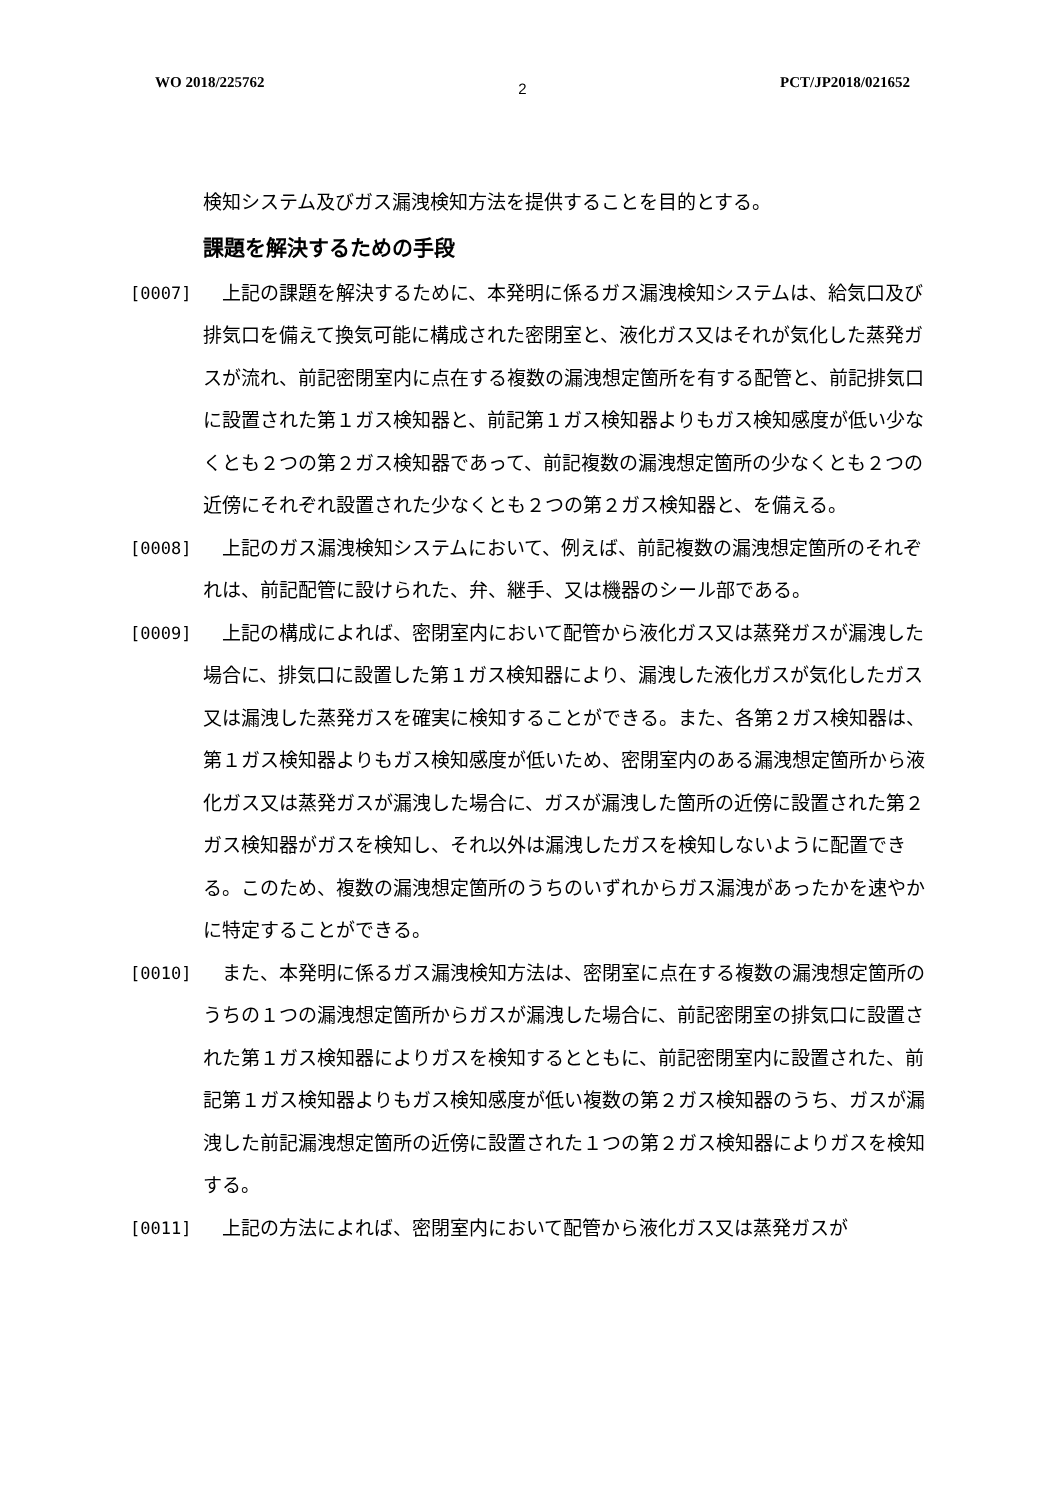WO 2018/225762 2 PCT/JP2018/021652
検知システム及びガス漏洩検知方法を提供することを目的とする。
課題を解決するための手段
[0007]　上記の課題を解決するために、本発明に係るガス漏洩検知システムは、給気口及び排気口を備えて換気可能に構成された密閉室と、液化ガス又はそれが気化した蒸発ガスが流れ、前記密閉室内に点在する複数の漏洩想定箇所を有する配管と、前記排気口に設置された第１ガス検知器と、前記第１ガス検知器よりもガス検知感度が低い少なくとも２つの第２ガス検知器であって、前記複数の漏洩想定箇所の少なくとも２つの近傍にそれぞれ設置された少なくとも２つの第２ガス検知器と、を備える。
[0008]　上記のガス漏洩検知システムにおいて、例えば、前記複数の漏洩想定箇所のそれぞれは、前記配管に設けられた、弁、継手、又は機器のシール部である。
[0009]　上記の構成によれば、密閉室内において配管から液化ガス又は蒸発ガスが漏洩した場合に、排気口に設置した第１ガス検知器により、漏洩した液化ガスが気化したガス又は漏洩した蒸発ガスを確実に検知することができる。また、各第２ガス検知器は、第１ガス検知器よりもガス検知感度が低いため、密閉室内のある漏洩想定箇所から液化ガス又は蒸発ガスが漏洩した場合に、ガスが漏洩した箇所の近傍に設置された第２ガス検知器がガスを検知し、それ以外は漏洩したガスを検知しないように配置できる。このため、複数の漏洩想定箇所のうちのいずれからガス漏洩があったかを速やかに特定することができる。
[0010]　また、本発明に係るガス漏洩検知方法は、密閉室に点在する複数の漏洩想定箇所のうちの１つの漏洩想定箇所からガスが漏洩した場合に、前記密閉室の排気口に設置された第１ガス検知器によりガスを検知するとともに、前記密閉室内に設置された、前記第１ガス検知器よりもガス検知感度が低い複数の第２ガス検知器のうち、ガスが漏洩した前記漏洩想定箇所の近傍に設置された１つの第２ガス検知器によりガスを検知する。
[0011]　上記の方法によれば、密閉室内において配管から液化ガス又は蒸発ガスが